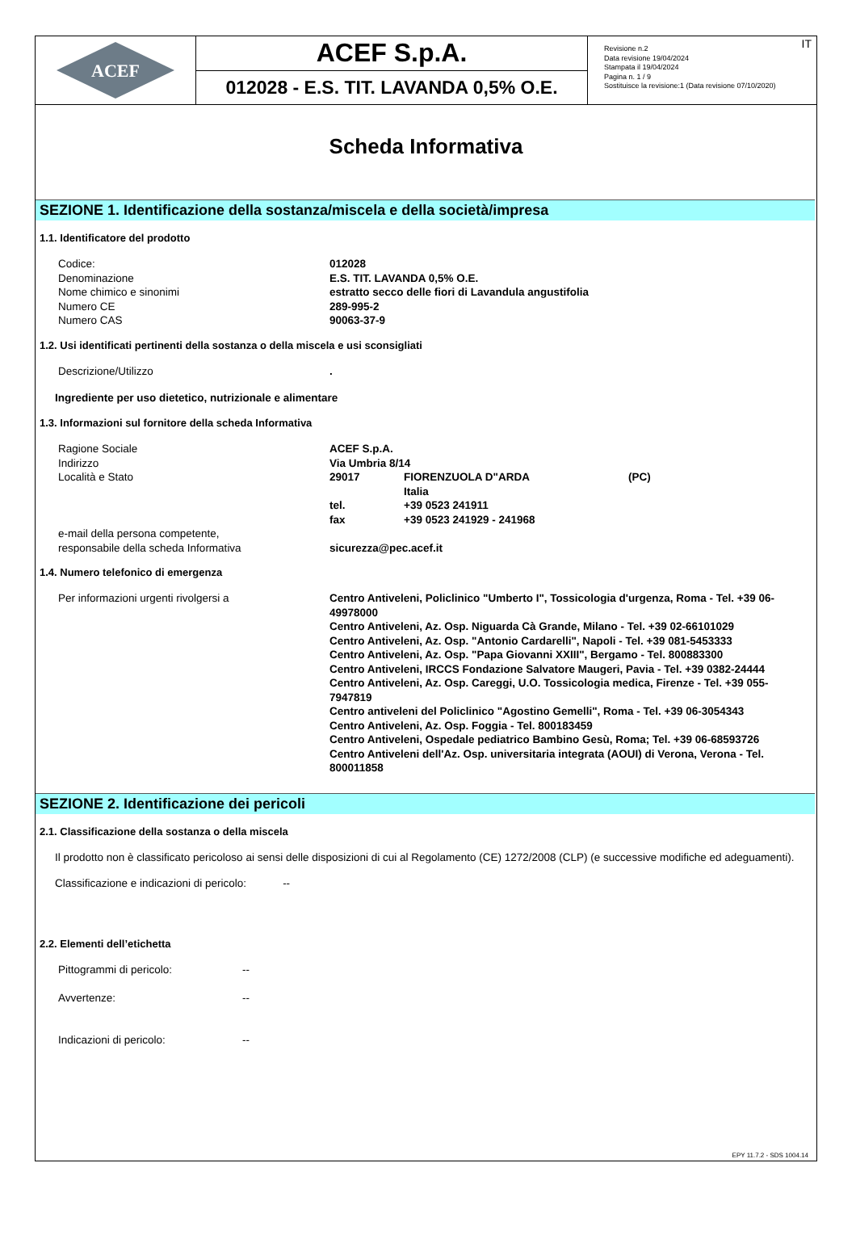ACEF
ACEF S.p.A.
012028 - E.S. TIT. LAVANDA 0,5% O.E.
Revisione n.2
Data revisione 19/04/2024
Stampata il 19/04/2024
Pagina n. 1 / 9
Sostituisce la revisione:1 (Data revisione 07/10/2020)
IT
Scheda Informativa
SEZIONE 1. Identificazione della sostanza/miscela e della società/impresa
1.1. Identificatore del prodotto
| Codice: | 012028 |
| Denominazione | E.S. TIT. LAVANDA 0,5% O.E. |
| Nome chimico e sinonimi | estratto secco delle fiori di Lavandula angustifolia |
| Numero CE | 289-995-2 |
| Numero CAS | 90063-37-9 |
1.2. Usi identificati pertinenti della sostanza o della miscela e usi sconsigliati
| Descrizione/Utilizzo | . |
Ingrediente per uso dietetico, nutrizionale e alimentare
1.3. Informazioni sul fornitore della scheda Informativa
| Ragione Sociale | ACEF S.p.A. | | |
| Indirizzo | Via Umbria 8/14 | | |
| Località e Stato | 29017 | FIORENZUOLA D"ARDA Italia | (PC) |
| | tel. | +39 0523 241911 | |
| | fax | +39 0523 241929 - 241968 | |
| e-mail della persona competente, responsabile della scheda Informativa | sicurezza@pec.acef.it | | |
1.4. Numero telefonico di emergenza
| Per informazioni urgenti rivolgersi a | Centro Antiveleni, Policlinico "Umberto I", Tossicologia d'urgenza, Roma - Tel. +39 06-49978000 Centro Antiveleni, Az. Osp. Niguarda Cà Grande, Milano - Tel. +39 02-66101029 Centro Antiveleni, Az. Osp. "Antonio Cardarelli", Napoli - Tel. +39 081-5453333 Centro Antiveleni, Az. Osp. "Papa Giovanni XXIII", Bergamo - Tel. 800883300 Centro Antiveleni, IRCCS Fondazione Salvatore Maugeri, Pavia - Tel. +39 0382-24444 Centro Antiveleni, Az. Osp. Careggi, U.O. Tossicologia medica, Firenze - Tel. +39 055-7947819 Centro antiveleni del Policlinico "Agostino Gemelli", Roma - Tel. +39 06-3054343 Centro Antiveleni, Az. Osp. Foggia - Tel. 800183459 Centro Antiveleni, Ospedale pediatrico Bambino Gesù, Roma; Tel. +39 06-68593726 Centro Antiveleni dell'Az. Osp. universitaria integrata (AOUI) di Verona, Verona - Tel. 800011858 |
SEZIONE 2. Identificazione dei pericoli
2.1. Classificazione della sostanza o della miscela
Il prodotto non è classificato pericoloso ai sensi delle disposizioni di cui al Regolamento (CE) 1272/2008 (CLP) (e successive modifiche ed adeguamenti).
Classificazione e indicazioni di pericolo: --
2.2. Elementi dell’etichetta
| Pittogrammi di pericolo: | -- |
| Avvertenze: | -- |
| Indicazioni di pericolo: | -- |
EPY 11.7.2 - SDS 1004.14